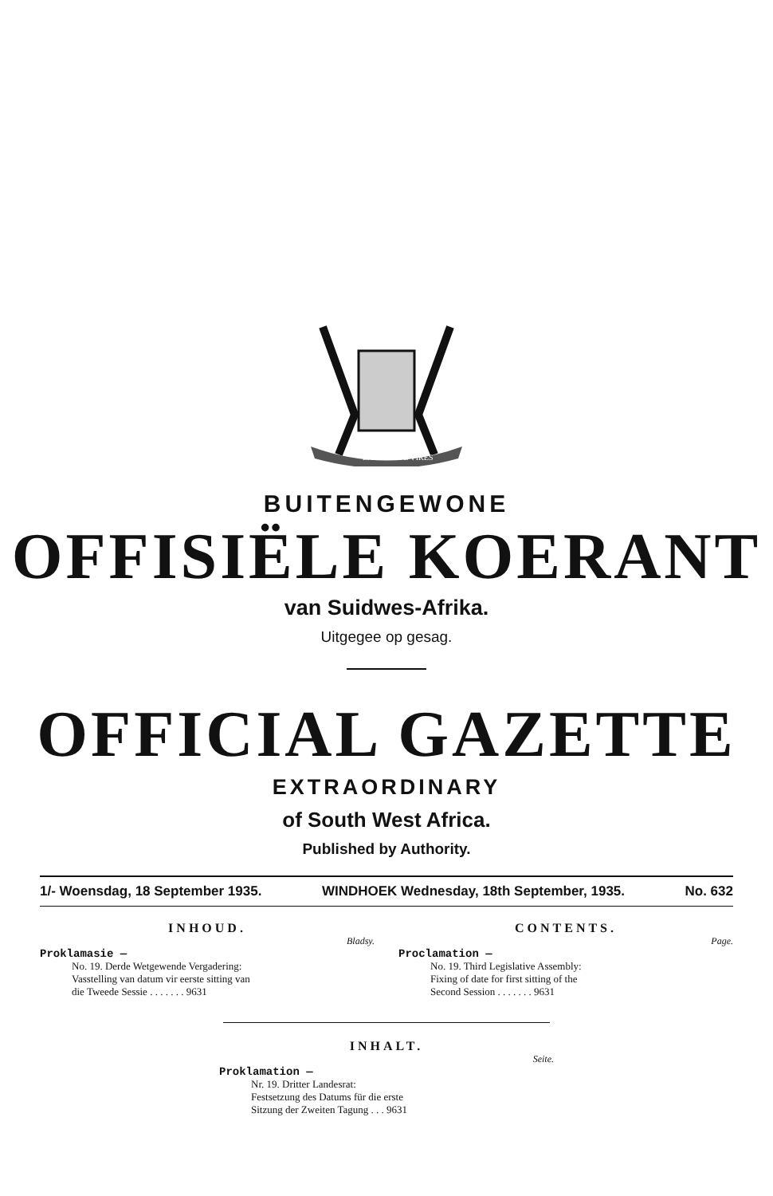EX UNITATE VIRES
BUITENGEWONE
OFFISIËLE KOERANT
van Suidwes-Afrika.
Uitgegee op gesag.
OFFICIAL GAZETTE
EXTRAORDINARY
of South West Africa.
Published by Authority.
1/- Woensdag, 18 September 1935. WINDHOEK Wednesday, 18th September, 1935. No. 632
INHOUD.
Bladsy.
Proklamasie —
No. 19. Derde Wetgewende Vergadering:
Vasstelling van datum vir eerste sitting van
die Tweede Sessie . . . . . . . 9631
CONTENTS.
Page.
Proclamation —
No. 19. Third Legislative Assembly:
Fixing of date for first sitting of the
Second Session . . . . . . . 9631
INHALT.
Seite.
Proklamation —
Nr. 19. Dritter Landesrat:
Festsetzung des Datums für die erste
Sitzung der Zweiten Tagung . . . 9631